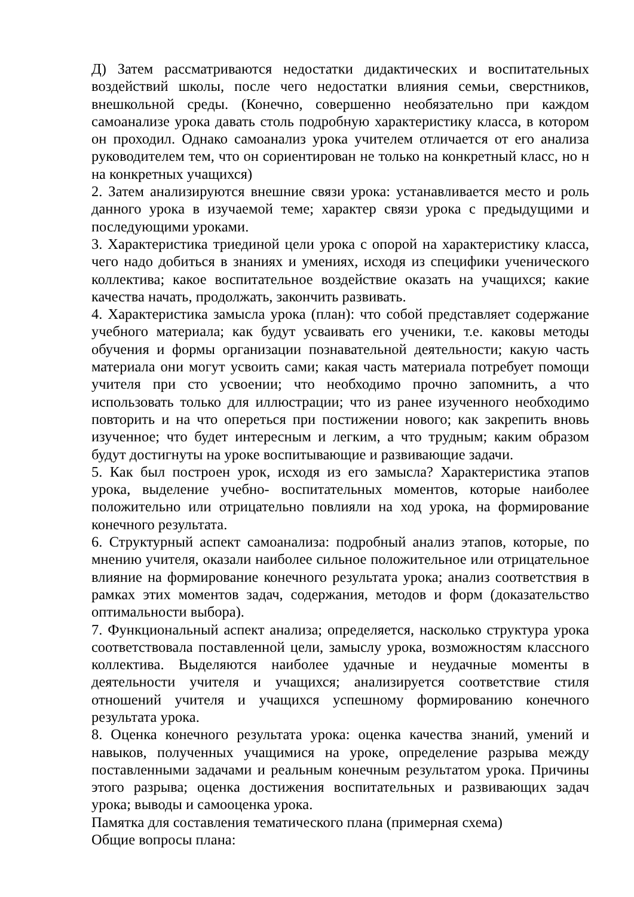Д) Затем рассматриваются недостатки дидактических и воспитательных воздействий школы, после чего недостатки влияния семьи, сверстников, внешкольной среды. (Конечно, совершенно необязательно при каждом самоанализе урока давать столь подробную характеристику класса, в котором он проходил. Однако самоанализ урока учителем отличается от его анализа руководителем тем, что он сориентирован не только на конкретный класс, но н на конкретных учащихся)
2. Затем анализируются внешние связи урока: устанавливается место и роль данного урока в изучаемой теме; характер связи урока с предыдущими и последующими уроками.
3. Характеристика триединой цели урока с опорой на характеристику класса, чего надо добиться в знаниях и умениях, исходя из специфики ученического коллектива; какое воспитательное воздействие оказать на учащихся; какие качества начать, продолжать, закончить развивать.
4. Характеристика замысла урока (план): что собой представляет содержание учебного материала; как будут усваивать его ученики, т.е. каковы методы обучения и формы организации познавательной деятельности; какую часть материала они могут усвоить сами; какая часть материала потребует помощи учителя при сто усвоении; что необходимо прочно запомнить, а что использовать только для иллюстрации; что из ранее изученного необходимо повторить и на что опереться при постижении нового; как закрепить вновь изученное; что будет интересным и легким, а что трудным; каким образом будут достигнуты на уроке воспитывающие и развивающие задачи.
5. Как был построен урок, исходя из его замысла? Характеристика этапов урока, выделение учебно- воспитательных моментов, которые наиболее положительно или отрицательно повлияли на ход урока, на формирование конечного результата.
6. Структурный аспект самоанализа: подробный анализ этапов, которые, по мнению учителя, оказали наиболее сильное положительное или отрицательное влияние на формирование конечного результата урока; анализ соответствия в рамках этих моментов задач, содержания, методов и форм (доказательство оптимальности выбора).
7. Функциональный аспект анализа; определяется, насколько структура урока соответствовала поставленной цели, замыслу урока, возможностям классного коллектива. Выделяются наиболее удачные и неудачные моменты в деятельности учителя и учащихся; анализируется соответствие стиля отношений учителя и учащихся успешному формированию конечного результата урока.
8. Оценка конечного результата урока: оценка качества знаний, умений и навыков, полученных учащимися на уроке, определение разрыва между поставленными задачами и реальным конечным результатом урока. Причины этого разрыва; оценка достижения воспитательных и развивающих задач урока; выводы и самооценка урока.
Памятка для составления тематического плана (примерная схема)
Общие вопросы плана: